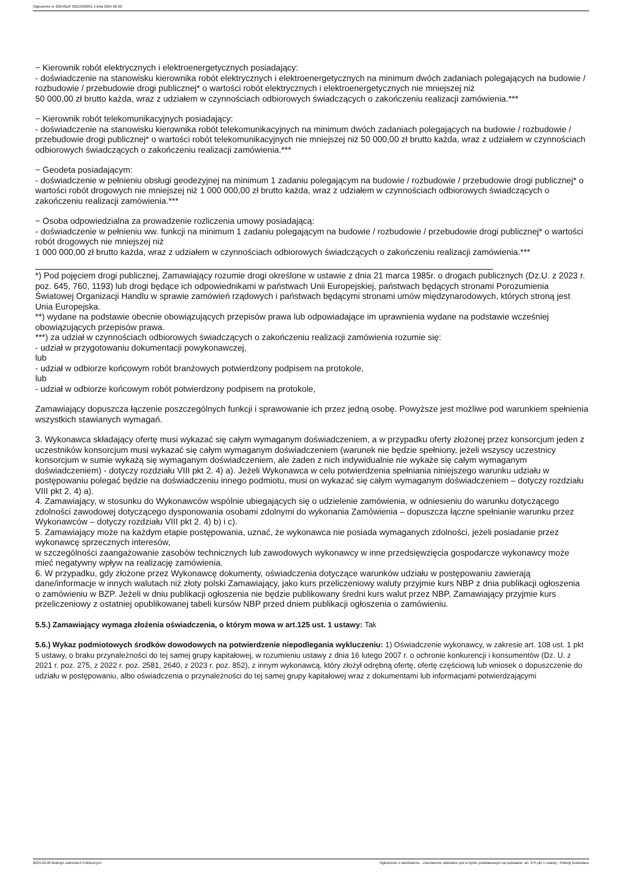Ogłoszenie nr 2024/BZP 00210508/01 z dnia 2024-02-20
− Kierownik robót elektrycznych i elektroenergetycznych posiadający:
- doświadczenie na stanowisku kierownika robót elektrycznych i elektroenergetycznych na minimum dwóch zadaniach polegających na budowie / rozbudowie / przebudowie drogi publicznej* o wartości robót elektrycznych i elektroenergetycznych nie mniejszej niż
50 000,00 zł brutto każda, wraz z udziałem w czynnościach odbiorowych świadczących o zakończeniu realizacji zamówienia.***
− Kierownik robót telekomunikacyjnych posiadający:
- doświadczenie na stanowisku kierownika robót telekomunikacyjnych na minimum dwóch zadaniach polegających na budowie / rozbudowie / przebudowie drogi publicznej* o wartości robót telekomunikacyjnych nie mniejszej niż 50 000,00 zł brutto każda, wraz z udziałem w czynnościach odbiorowych świadczących o zakończeniu realizacji zamówienia.***
− Geodeta posiadającym:
- doświadczenie w pełnieniu obsługi geodezyjnej na minimum 1 zadaniu polegającym na budowie / rozbudowie / przebudowie drogi publicznej* o wartości robót drogowych nie mniejszej niż 1 000 000,00 zł brutto każda, wraz z udziałem w czynnościach odbiorowych świadczących o zakończeniu realizacji zamówienia.***
− Osoba odpowiedzialna za prowadzenie rozliczenia umowy posiadającą:
- doświadczenie w pełnieniu ww. funkcji na minimum 1 zadaniu polegającym na budowie / rozbudowie / przebudowie drogi publicznej* o wartości robót drogowych nie mniejszej niż
1 000 000,00 zł brutto każda, wraz z udziałem w czynnościach odbiorowych świadczących o zakończeniu realizacji zamówienia.***
*) Pod pojęciem drogi publicznej, Zamawiający rozumie drogi określone w ustawie z dnia 21 marca 1985r. o drogach publicznych (Dz.U. z 2023 r. poz. 645, 760, 1193) lub drogi będące ich odpowiednikami w państwach Unii Europejskiej, państwach będących stronami Porozumienia Światowej Organizacji Handlu w sprawie zamówień rządowych i państwach będącymi stronami umów międzynarodowych, których stroną jest Unia Europejska.
**) wydane na podstawie obecnie obowiązujących przepisów prawa lub odpowiadające im uprawnienia wydane na podstawie wcześniej obowiązujących przepisów prawa.
***) za udział w czynnościach odbiorowych świadczących o zakończeniu realizacji zamówienia rozumie się:
- udział w przygotowaniu dokumentacji powykonawczej,
lub
- udział w odbiorze końcowym robót branżowych potwierdzony podpisem na protokole,
lub
- udział w odbiorze końcowym robót potwierdzony podpisem na protokole,
Zamawiający dopuszcza łączenie poszczególnych funkcji i sprawowanie ich przez jedną osobę. Powyższe jest możliwe pod warunkiem spełnienia wszystkich stawianych wymagań.
3. Wykonawca składający ofertę musi wykazać się całym wymaganym doświadczeniem, a w przypadku oferty złożonej przez konsorcjum jeden z uczestników konsorcjum musi wykazać się całym wymaganym doświadczeniem (warunek nie będzie spełniony, jeżeli wszyscy uczestnicy konsorcjum w sumie wykażą się wymaganym doświadczeniem, ale żaden z nich indywidualnie nie wykaże się całym wymaganym doświadczeniem) - dotyczy rozdziału VIII pkt 2. 4) a). Jeżeli Wykonawca w celu potwierdzenia spełniania niniejszego warunku udziału w postępowaniu polegać będzie na doświadczeniu innego podmiotu, musi on wykazać się całym wymaganym doświadczeniem – dotyczy rozdziału VIII pkt 2. 4) a).
4. Zamawiający, w stosunku do Wykonawców wspólnie ubiegających się o udzielenie zamówienia, w odniesieniu do warunku dotyczącego zdolności zawodowej dotyczącego dysponowania osobami zdolnymi do wykonania Zamówienia – dopuszcza łączne spełnianie warunku przez Wykonawców – dotyczy rozdziału VIII pkt 2. 4) b) i c).
5. Zamawiający może na każdym etapie postępowania, uznać, że wykonawca nie posiada wymaganych zdolności, jeżeli posiadanie przez wykonawcę sprzecznych interesów,
w szczególności zaangażowanie zasobów technicznych lub zawodowych wykonawcy w inne przedsięwzięcia gospodarcze wykonawcy może mieć negatywny wpływ na realizację zamówienia.
6. W przypadku, gdy złożone przez Wykonawcę dokumenty, oświadczenia dotyczące warunków udziału w postępowaniu zawierają dane/informacje w innych walutach niż złoty polski Zamawiający, jako kurs przeliczeniowy waluty przyjmie kurs NBP z dnia publikacji ogłoszenia
o zamówieniu w BZP. Jeżeli w dniu publikacji ogłoszenia nie będzie publikowany średni kurs walut przez NBP, Zamawiający przyjmie kurs przeliczeniowy z ostatniej opublikowanej tabeli kursów NBP przed dniem publikacji ogłoszenia o zamówieniu.
5.5.) Zamawiający wymaga złożenia oświadczenia, o którym mowa w art.125 ust. 1 ustawy: Tak
5.6.) Wykaz podmiotowych środków dowodowych na potwierdzenie niepodlegania wykluczeniu: 1) Oświadczenie wykonawcy, w zakresie art. 108 ust. 1 pkt 5 ustawy, o braku przynależności do tej samej grupy kapitałowej, w rozumieniu ustawy z dnia 16 lutego 2007 r. o ochronie konkurencji i konsumentów (Dz. U. z 2021 r. poz. 275, z 2022 r. poz. 2581, 2640, z 2023 r. poz. 852), z innym wykonawcą, który złożył odrębną ofertę, ofertę częściową lub wniosek o dopuszczenie do udziału w postępowaniu, albo oświadczenia o przynależności do tej samej grupy kapitałowej wraz z dokumentami lub informacjami potwierdzającymi
2024-02-20 Biuletyn Zamówień Publicznych Ogłoszenie o zamówieniu - Zamówienie udzielane jest w trybie podstawowym na podstawie: art. 275 pkt 1 ustawy - Roboty budowlane